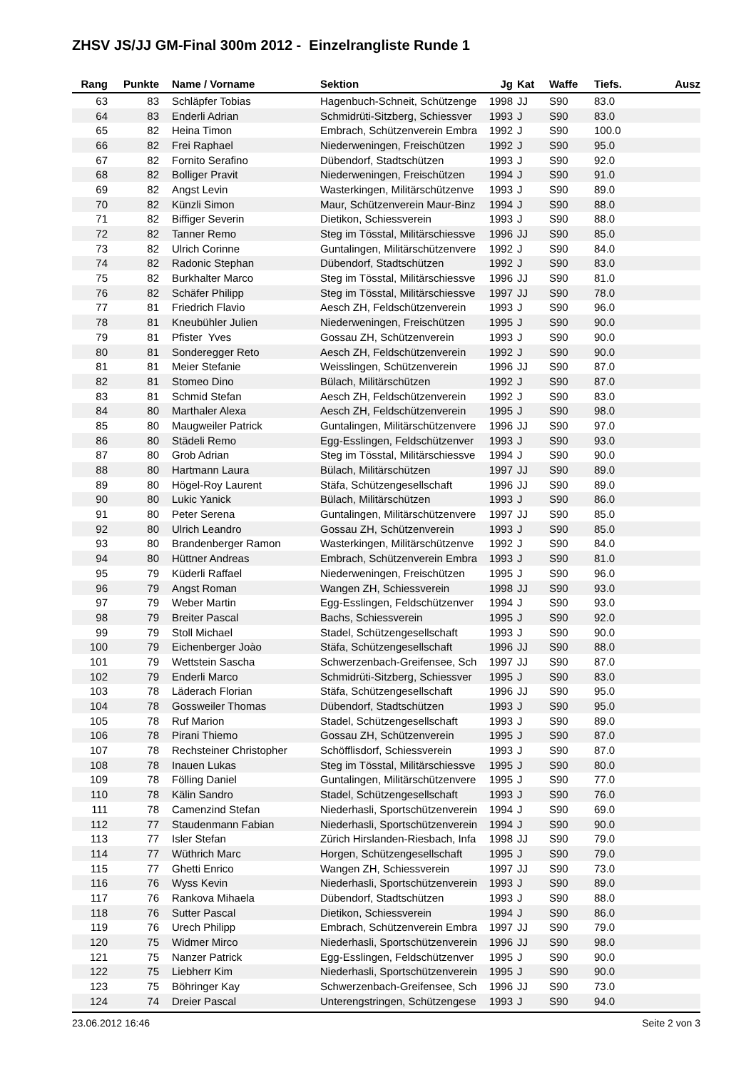ZHSV JS/JJ GM-Final 300m 2012 - Einzelrangliste Runde 1
| Rang | Punkte | Name / Vorname | Sektion | Jg | Kat | Waffe | Tiefs. | Ausz |
| --- | --- | --- | --- | --- | --- | --- | --- | --- |
| 63 | 83 | Schläpfer Tobias | Hagenbuch-Schneit, Schützenge | 1998 | JJ | S90 | 83.0 | |
| 64 | 83 | Enderli Adrian | Schmidrüti-Sitzberg, Schiessver | 1993 | J | S90 | 83.0 | |
| 65 | 82 | Heina Timon | Embrach, Schützenverein Embra | 1992 | J | S90 | 100.0 | |
| 66 | 82 | Frei Raphael | Niederweningen, Freischützen | 1992 | J | S90 | 95.0 | |
| 67 | 82 | Fornito Serafino | Dübendorf, Stadtschützen | 1993 | J | S90 | 92.0 | |
| 68 | 82 | Bolliger Pravit | Niederweningen, Freischützen | 1994 | J | S90 | 91.0 | |
| 69 | 82 | Angst Levin | Wasterkingen, Militärschützenve | 1993 | J | S90 | 89.0 | |
| 70 | 82 | Künzli Simon | Maur, Schützenverein Maur-Binz | 1994 | J | S90 | 88.0 | |
| 71 | 82 | Biffiger Severin | Dietikon, Schiessverein | 1993 | J | S90 | 88.0 | |
| 72 | 82 | Tanner Remo | Steg im Tösstal, Militärschiessve | 1996 | JJ | S90 | 85.0 | |
| 73 | 82 | Ulrich Corinne | Guntalingen, Militärschützenvere | 1992 | J | S90 | 84.0 | |
| 74 | 82 | Radonic Stephan | Dübendorf, Stadtschützen | 1992 | J | S90 | 83.0 | |
| 75 | 82 | Burkhalter Marco | Steg im Tösstal, Militärschiessve | 1996 | JJ | S90 | 81.0 | |
| 76 | 82 | Schäfer Philipp | Steg im Tösstal, Militärschiessve | 1997 | JJ | S90 | 78.0 | |
| 77 | 81 | Friedrich Flavio | Aesch ZH, Feldschützenverein | 1993 | J | S90 | 96.0 | |
| 78 | 81 | Kneubühler Julien | Niederweningen, Freischützen | 1995 | J | S90 | 90.0 | |
| 79 | 81 | Pfister Yves | Gossau ZH, Schützenverein | 1993 | J | S90 | 90.0 | |
| 80 | 81 | Sonderegger Reto | Aesch ZH, Feldschützenverein | 1992 | J | S90 | 90.0 | |
| 81 | 81 | Meier Stefanie | Weisslingen, Schützenverein | 1996 | JJ | S90 | 87.0 | |
| 82 | 81 | Stomeo Dino | Bülach, Militärschützen | 1992 | J | S90 | 87.0 | |
| 83 | 81 | Schmid Stefan | Aesch ZH, Feldschützenverein | 1992 | J | S90 | 83.0 | |
| 84 | 80 | Marthaler Alexa | Aesch ZH, Feldschützenverein | 1995 | J | S90 | 98.0 | |
| 85 | 80 | Maugweiler Patrick | Guntalingen, Militärschützenvere | 1996 | JJ | S90 | 97.0 | |
| 86 | 80 | Städeli Remo | Egg-Esslingen, Feldschützenver | 1993 | J | S90 | 93.0 | |
| 87 | 80 | Grob Adrian | Steg im Tösstal, Militärschiessve | 1994 | J | S90 | 90.0 | |
| 88 | 80 | Hartmann Laura | Bülach, Militärschützen | 1997 | JJ | S90 | 89.0 | |
| 89 | 80 | Högel-Roy Laurent | Stäfa, Schützengesellschaft | 1996 | JJ | S90 | 89.0 | |
| 90 | 80 | Lukic Yanick | Bülach, Militärschützen | 1993 | J | S90 | 86.0 | |
| 91 | 80 | Peter Serena | Guntalingen, Militärschützenvere | 1997 | JJ | S90 | 85.0 | |
| 92 | 80 | Ulrich Leandro | Gossau ZH, Schützenverein | 1993 | J | S90 | 85.0 | |
| 93 | 80 | Brandenberger Ramon | Wasterkingen, Militärschützenve | 1992 | J | S90 | 84.0 | |
| 94 | 80 | Hüttner Andreas | Embrach, Schützenverein Embra | 1993 | J | S90 | 81.0 | |
| 95 | 79 | Küderli Raffael | Niederweningen, Freischützen | 1995 | J | S90 | 96.0 | |
| 96 | 79 | Angst Roman | Wangen ZH, Schiessverein | 1998 | JJ | S90 | 93.0 | |
| 97 | 79 | Weber Martin | Egg-Esslingen, Feldschützenver | 1994 | J | S90 | 93.0 | |
| 98 | 79 | Breiter Pascal | Bachs, Schiessverein | 1995 | J | S90 | 92.0 | |
| 99 | 79 | Stoll Michael | Stadel, Schützengesellschaft | 1993 | J | S90 | 90.0 | |
| 100 | 79 | Eichenberger Joào | Stäfa, Schützengesellschaft | 1996 | JJ | S90 | 88.0 | |
| 101 | 79 | Wettstein Sascha | Schwerzenbach-Greifensee, Sch | 1997 | JJ | S90 | 87.0 | |
| 102 | 79 | Enderli Marco | Schmidrüti-Sitzberg, Schiessver | 1995 | J | S90 | 83.0 | |
| 103 | 78 | Läderach Florian | Stäfa, Schützengesellschaft | 1996 | JJ | S90 | 95.0 | |
| 104 | 78 | Gossweiler Thomas | Dübendorf, Stadtschützen | 1993 | J | S90 | 95.0 | |
| 105 | 78 | Ruf Marion | Stadel, Schützengesellschaft | 1993 | J | S90 | 89.0 | |
| 106 | 78 | Pirani Thiemo | Gossau ZH, Schützenverein | 1995 | J | S90 | 87.0 | |
| 107 | 78 | Rechsteiner Christopher | Schöfflisdorf, Schiessverein | 1993 | J | S90 | 87.0 | |
| 108 | 78 | Inauen Lukas | Steg im Tösstal, Militärschiessve | 1995 | J | S90 | 80.0 | |
| 109 | 78 | Fölling Daniel | Guntalingen, Militärschützenvere | 1995 | J | S90 | 77.0 | |
| 110 | 78 | Kälin Sandro | Stadel, Schützengesellschaft | 1993 | J | S90 | 76.0 | |
| 111 | 78 | Camenzind Stefan | Niederhasli, Sportschützenverein | 1994 | J | S90 | 69.0 | |
| 112 | 77 | Staudenmann Fabian | Niederhasli, Sportschützenverein | 1994 | J | S90 | 90.0 | |
| 113 | 77 | Isler Stefan | Zürich Hirslanden-Riesbach, Infa | 1998 | JJ | S90 | 79.0 | |
| 114 | 77 | Wüthrich Marc | Horgen, Schützengesellschaft | 1995 | J | S90 | 79.0 | |
| 115 | 77 | Ghetti Enrico | Wangen ZH, Schiessverein | 1997 | JJ | S90 | 73.0 | |
| 116 | 76 | Wyss Kevin | Niederhasli, Sportschützenverein | 1993 | J | S90 | 89.0 | |
| 117 | 76 | Rankova Mihaela | Dübendorf, Stadtschützen | 1993 | J | S90 | 88.0 | |
| 118 | 76 | Sutter Pascal | Dietikon, Schiessverein | 1994 | J | S90 | 86.0 | |
| 119 | 76 | Urech Philipp | Embrach, Schützenverein Embra | 1997 | JJ | S90 | 79.0 | |
| 120 | 75 | Widmer Mirco | Niederhasli, Sportschützenverein | 1996 | JJ | S90 | 98.0 | |
| 121 | 75 | Nanzer Patrick | Egg-Esslingen, Feldschützenver | 1995 | J | S90 | 90.0 | |
| 122 | 75 | Liebherr Kim | Niederhasli, Sportschützenverein | 1995 | J | S90 | 90.0 | |
| 123 | 75 | Böhringer Kay | Schwerzenbach-Greifensee, Sch | 1996 | JJ | S90 | 73.0 | |
| 124 | 74 | Dreier Pascal | Unterengstringen, Schützengese | 1993 | J | S90 | 94.0 | |
23.06.2012 16:46 Seite 2 von 3